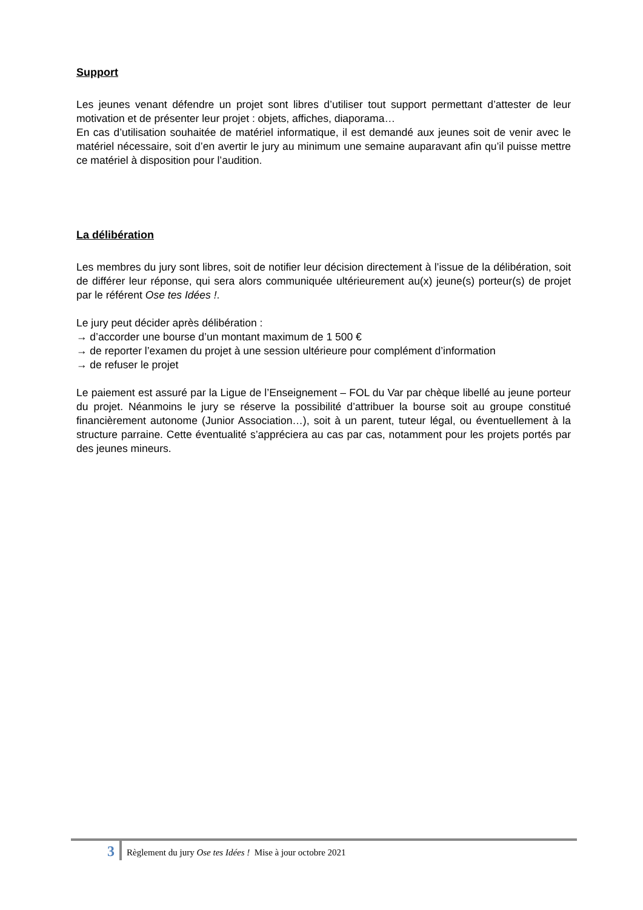Support
Les jeunes venant défendre un projet sont libres d’utiliser tout support permettant d’attester de leur motivation et de présenter leur projet : objets, affiches, diaporama…
En cas d’utilisation souhaitée de matériel informatique, il est demandé aux jeunes soit de venir avec le matériel nécessaire, soit d’en avertir le jury au minimum une semaine auparavant afin qu’il puisse mettre ce matériel à disposition pour l’audition.
La délibération
Les membres du jury sont libres, soit de notifier leur décision directement à l’issue de la délibération, soit de différer leur réponse, qui sera alors communiquée ultérieurement au(x) jeune(s) porteur(s) de projet par le référent Ose tes Idées !.
Le jury peut décider après délibération :
→ d’accorder une bourse d’un montant maximum de 1 500 €
→ de reporter l’examen du projet à une session ultérieure pour complément d’information
→ de refuser le projet
Le paiement est assuré par la Ligue de l’Enseignement – FOL du Var par chèque libellé au jeune porteur du projet. Néanmoins le jury se réserve la possibilité d’attribuer la bourse soit au groupe constitué financièrement autonome (Junior Association…), soit à un parent, tuteur légal, ou éventuellement à la structure parraine. Cette éventualité s’appréciera au cas par cas, notamment pour les projets portés par des jeunes mineurs.
3 Règlement du jury Ose tes Idées ! Mise à jour octobre 2021